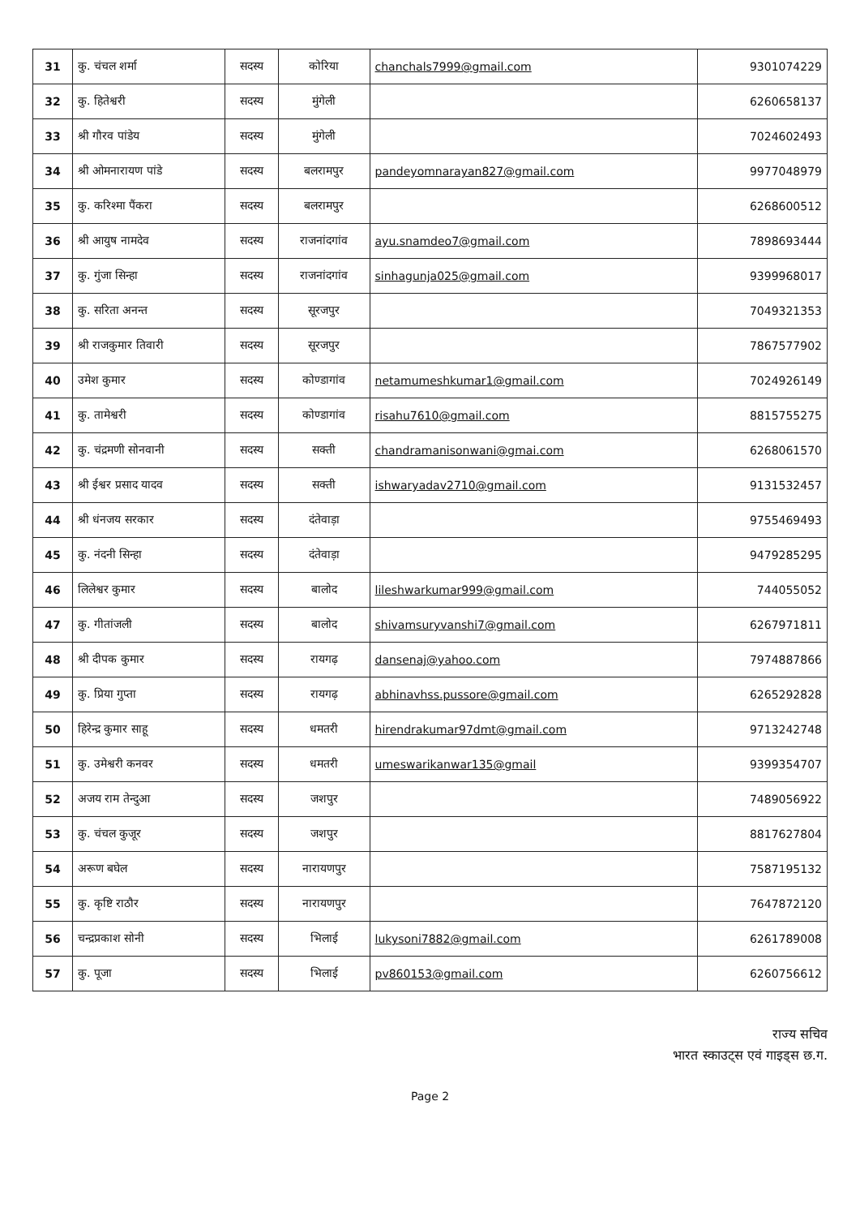| 31 | कु. चंचल शर्मा | सदस्य | कोरिया | chanchals7999@gmail.com | 9301074229 |
| 32 | कु. हितेश्वरी | सदस्य | मुंगेली | | 6260658137 |
| 33 | श्री गौरव पांडेय | सदस्य | मुंगेली | | 7024602493 |
| 34 | श्री ओमनारायण पांडे | सदस्य | बलरामपुर | pandeyomnarayan827@gmail.com | 9977048979 |
| 35 | कु. करिश्मा पैंकरा | सदस्य | बलरामपुर | | 6268600512 |
| 36 | श्री आयुष नामदेव | सदस्य | राजनांदगांव | ayu.snamdeo7@gmail.com | 7898693444 |
| 37 | कु. गुंजा सिन्हा | सदस्य | राजनांदगांव | sinhagunja025@gmail.com | 9399968017 |
| 38 | कु. सरिता अनन्त | सदस्य | सूरजपुर | | 7049321353 |
| 39 | श्री राजकुमार तिवारी | सदस्य | सूरजपुर | | 7867577902 |
| 40 | उमेश कुमार | सदस्य | कोण्डागांव | netamumeshkumar1@gmail.com | 7024926149 |
| 41 | कु. तामेश्वरी | सदस्य | कोण्डागांव | risahu7610@gmail.com | 8815755275 |
| 42 | कु. चंद्रमणी सोनवानी | सदस्य | सक्ती | chandramanisonwani@gmai.com | 6268061570 |
| 43 | श्री ईश्वर प्रसाद यादव | सदस्य | सक्ती | ishwaryadav2710@gmail.com | 9131532457 |
| 44 | श्री धंनजय सरकार | सदस्य | दंतेवाड़ा | | 9755469493 |
| 45 | कु. नंदनी सिन्हा | सदस्य | दंतेवाड़ा | | 9479285295 |
| 46 | लिलेश्वर कुमार | सदस्य | बालोद | lileshwarkumar999@gmail.com | 744055052 |
| 47 | कु. गीतांजली | सदस्य | बालोद | shivamsuryvanshi7@gmail.com | 6267971811 |
| 48 | श्री दीपक कुमार | सदस्य | रायगढ़ | dansenaj@yahoo.com | 7974887866 |
| 49 | कु. प्रिया गुप्ता | सदस्य | रायगढ़ | abhinavhss.pussore@gmail.com | 6265292828 |
| 50 | हिरेन्द्र कुमार साहू | सदस्य | धमतरी | hirendrakumar97dmt@gmail.com | 9713242748 |
| 51 | कु. उमेश्वरी कनवर | सदस्य | धमतरी | umeswarikanwar135@gmail | 9399354707 |
| 52 | अजय राम तेन्दुआ | सदस्य | जशपुर | | 7489056922 |
| 53 | कु. चंचल कुजूर | सदस्य | जशपुर | | 8817627804 |
| 54 | अरूण बघेल | सदस्य | नारायणपुर | | 7587195132 |
| 55 | कु. कृष्टि राठौर | सदस्य | नारायणपुर | | 7647872120 |
| 56 | चन्द्रप्रकाश सोनी | सदस्य | भिलाई | lukysoni7882@gmail.com | 6261789008 |
| 57 | कु. पूजा | सदस्य | भिलाई | pv860153@gmail.com | 6260756612 |
राज्य सचिव
भारत स्काउट्स एवं गाइड्स छ.ग.
Page 2